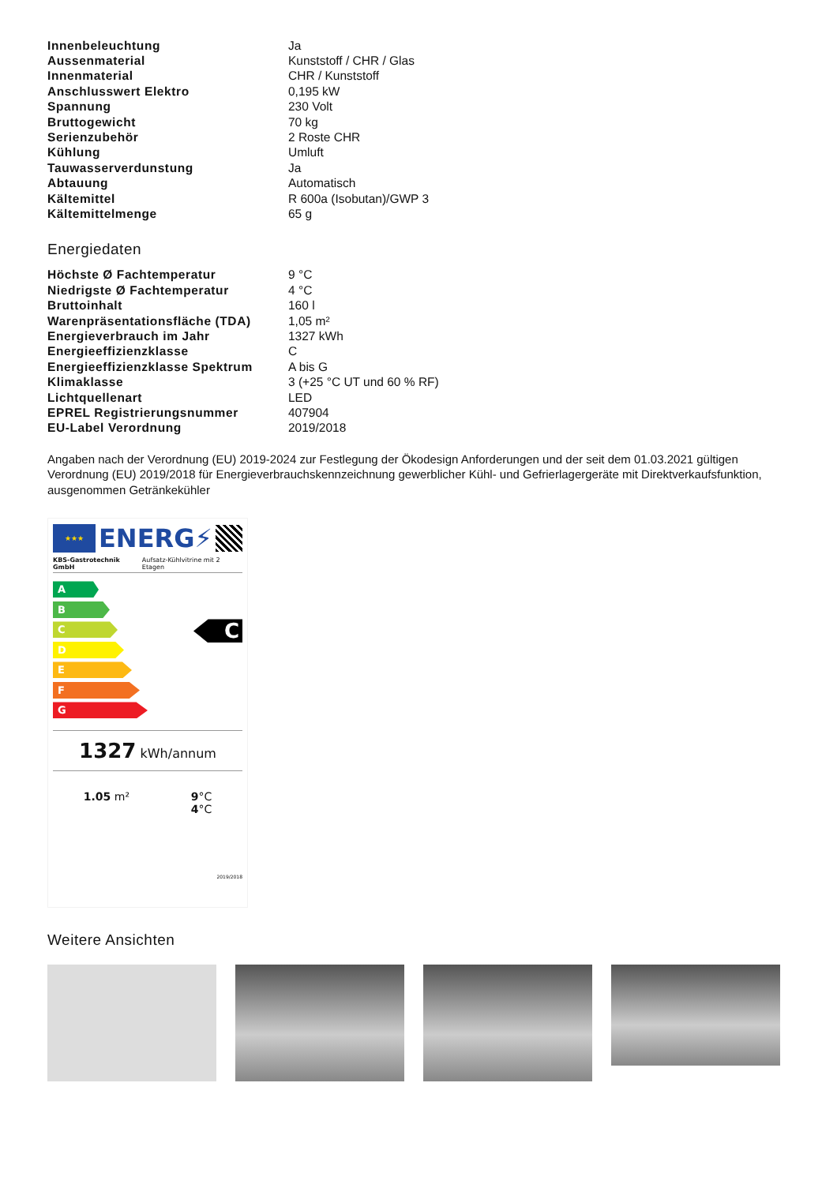| Innenbeleuchtung | Ja |
| Aussenmaterial | Kunststoff / CHR / Glas |
| Innenmaterial | CHR / Kunststoff |
| Anschlusswert Elektro | 0,195 kW |
| Spannung | 230 Volt |
| Bruttogewicht | 70 kg |
| Serienzubehör | 2 Roste CHR |
| Kühlung | Umluft |
| Tauwasserverdunstung | Ja |
| Abtauung | Automatisch |
| Kältemittel | R 600a (Isobutan)/GWP 3 |
| Kältemittelmenge | 65 g |
Energiedaten
| Höchste Ø Fachtemperatur | 9 °C |
| Niedrigste Ø Fachtemperatur | 4 °C |
| Bruttoinhalt | 160 l |
| Warenpräsentationsfläche (TDA) | 1,05 m² |
| Energieverbrauch im Jahr | 1327 kWh |
| Energieeffizienzklasse | C |
| Energieeffizienzklasse Spektrum | A bis G |
| Klimaklasse | 3 (+25 °C UT und 60 % RF) |
| Lichtquellenart | LED |
| EPREL Registrierungsnummer | 407904 |
| EU-Label Verordnung | 2019/2018 |
Angaben nach der Verordnung (EU) 2019-2024 zur Festlegung der Ökodesign Anforderungen und der seit dem 01.03.2021 gültigen Verordnung (EU) 2019/2018 für Energieverbrauchskennzeichnung gewerblicher Kühl- und Gefrierlagergeräte mit Direktverkaufsfunktion, ausgenommen Getränkekühler
★★★
ENERG⚡
KBS-Gastrotechnik GmbH Aufsatz-Kühlvitrine mit 2 Etagen
A
B
C
D
E
F
G
C
1327 kWh/annum
1.05 m² 9°C
4°C
2019/2018
Weitere Ansichten